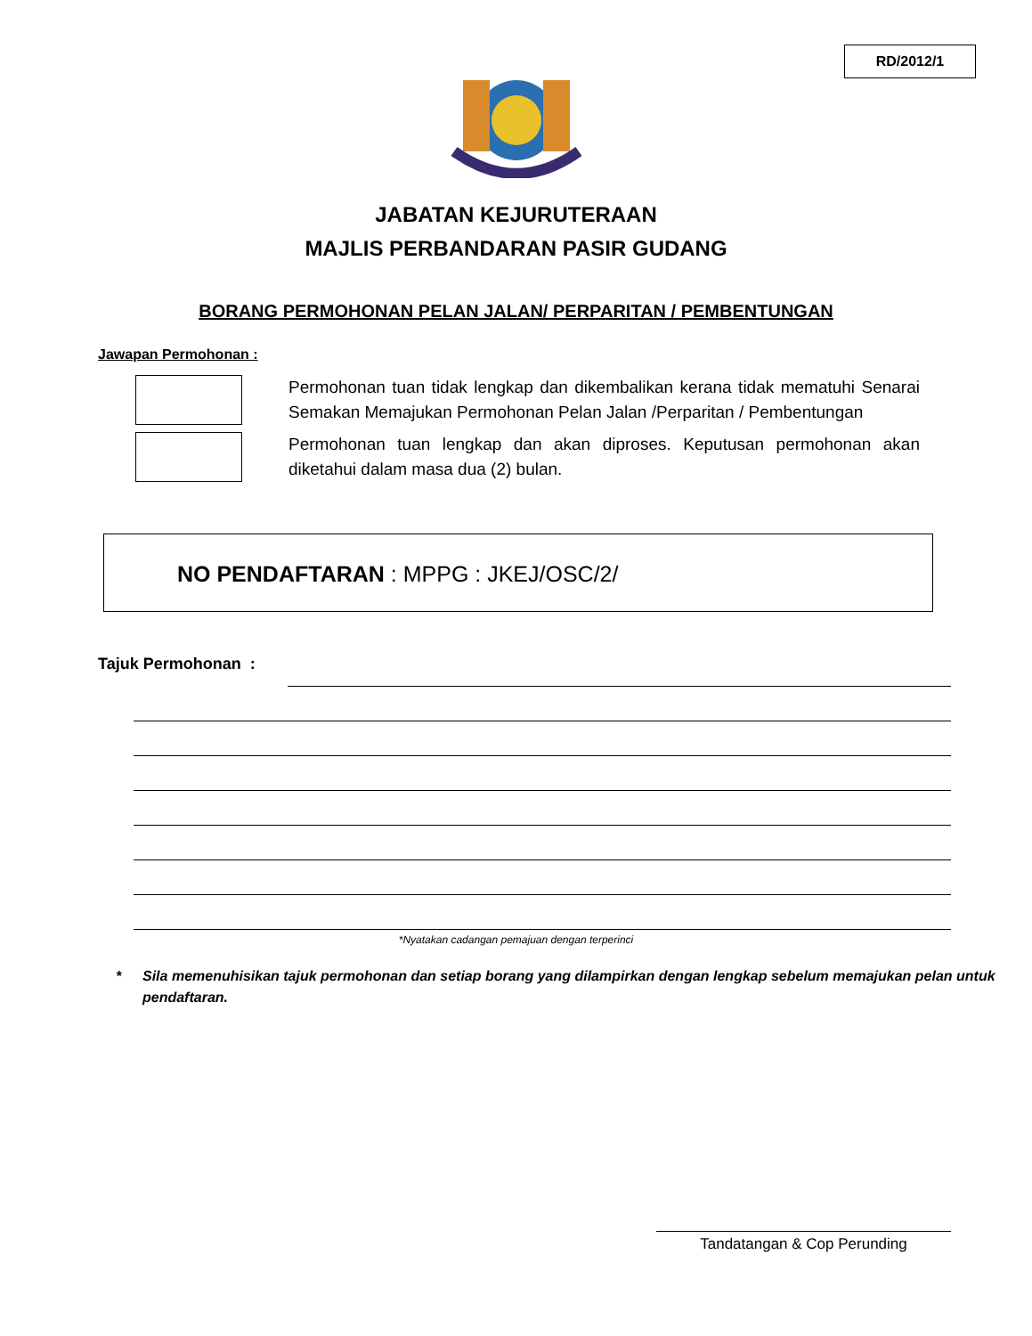RD/2012/1
JABATAN KEJURUTERAAN
MAJLIS PERBANDARAN PASIR GUDANG
BORANG PERMOHONAN PELAN JALAN/ PERPARITAN / PEMBENTUNGAN
Jawapan Permohonan :
Permohonan tuan tidak lengkap dan dikembalikan kerana tidak mematuhi Senarai Semakan Memajukan Permohonan Pelan Jalan /Perparitan / Pembentungan
Permohonan tuan lengkap dan akan diproses. Keputusan permohonan akan diketahui dalam masa dua (2) bulan.
NO PENDAFTARAN : MPPG : JKEJ/OSC/2/
Tajuk Permohonan :
*Nyatakan cadangan pemajuan dengan terperinci
* Sila memenuhisikan tajuk permohonan dan setiap borang yang dilampirkan dengan lengkap sebelum memajukan pelan untuk pendaftaran.
Tandatangan & Cop Perunding